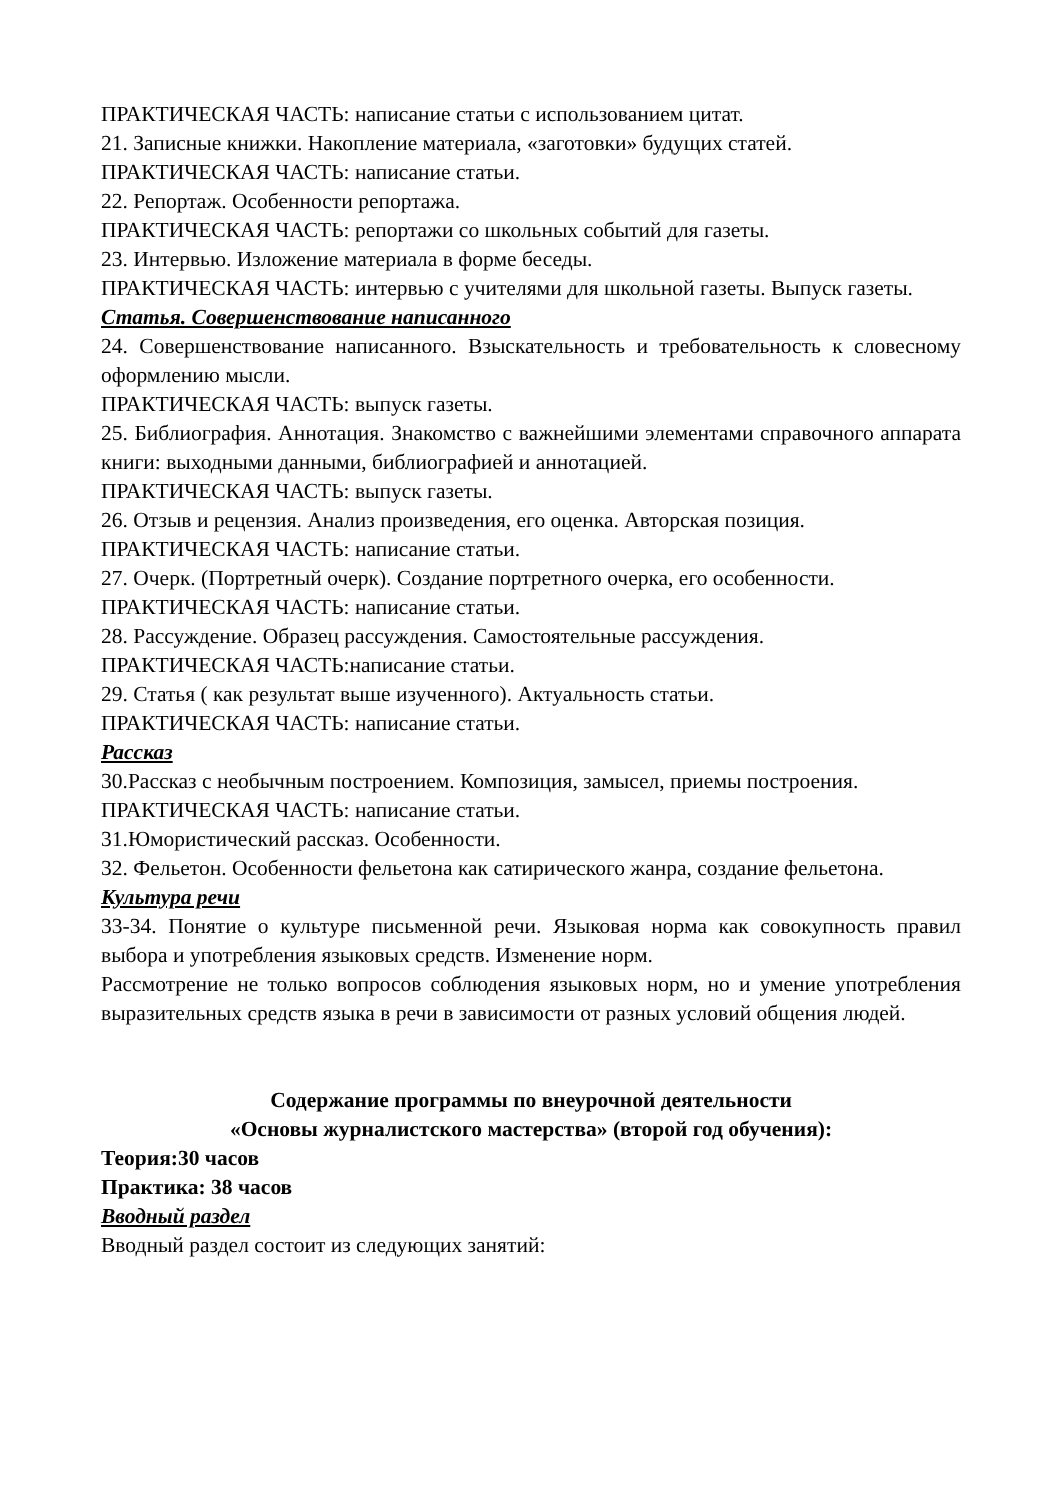ПРАКТИЧЕСКАЯ ЧАСТЬ: написание статьи с использованием цитат.
21. Записные книжки. Накопление материала, «заготовки» будущих статей.
ПРАКТИЧЕСКАЯ ЧАСТЬ: написание статьи.
22. Репортаж. Особенности репортажа.
ПРАКТИЧЕСКАЯ ЧАСТЬ: репортажи со школьных событий для газеты.
23. Интервью. Изложение материала в форме беседы.
ПРАКТИЧЕСКАЯ ЧАСТЬ: интервью с учителями для школьной газеты. Выпуск газеты.
Статья. Совершенствование написанного
24. Совершенствование написанного. Взыскательность и требовательность к словесному оформлению мысли.
ПРАКТИЧЕСКАЯ ЧАСТЬ: выпуск газеты.
25. Библиография. Аннотация. Знакомство с важнейшими элементами справочного аппарата книги: выходными данными, библиографией и аннотацией.
ПРАКТИЧЕСКАЯ ЧАСТЬ: выпуск газеты.
26. Отзыв и рецензия. Анализ произведения, его оценка. Авторская позиция.
ПРАКТИЧЕСКАЯ ЧАСТЬ: написание статьи.
27. Очерк. (Портретный очерк). Создание портретного очерка, его особенности.
ПРАКТИЧЕСКАЯ ЧАСТЬ: написание статьи.
28. Рассуждение. Образец рассуждения. Самостоятельные рассуждения.
ПРАКТИЧЕСКАЯ ЧАСТЬ:написание статьи.
29. Статья ( как результат выше изученного). Актуальность статьи.
ПРАКТИЧЕСКАЯ ЧАСТЬ: написание статьи.
Рассказ
30.Рассказ с необычным построением. Композиция, замысел, приемы построения.
ПРАКТИЧЕСКАЯ ЧАСТЬ: написание статьи.
31.Юмористический рассказ. Особенности.
32. Фельетон. Особенности фельетона как сатирического жанра, создание фельетона.
Культура речи
33-34. Понятие о культуре письменной речи. Языковая норма как совокупность правил выбора и употребления языковых средств. Изменение норм.
Рассмотрение не только вопросов соблюдения языковых норм, но и умение употребления выразительных средств языка в речи в зависимости от разных условий общения людей.
Содержание программы по внеурочной деятельности
«Основы журналистского мастерства» (второй год обучения):
Теория:30 часов
Практика: 38 часов
Вводный раздел
Вводный раздел состоит из следующих занятий: